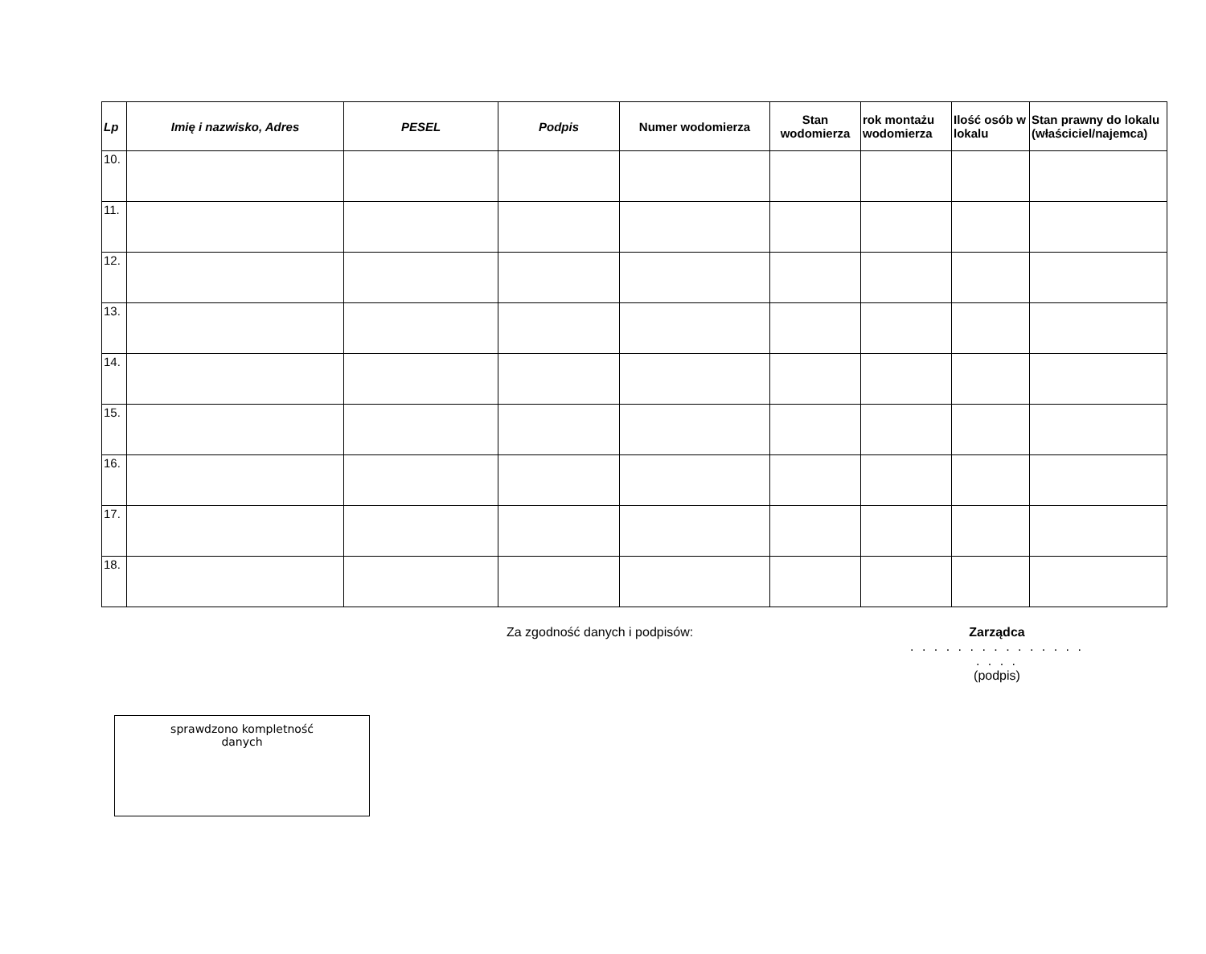| Lp | Imię i nazwisko, Adres | PESEL | Podpis | Numer wodomierza | Stan wodomierza | rok montażu wodomierza | Ilość osób w lokalu | Stan prawny do lokalu (właściciel/najemca) |
| --- | --- | --- | --- | --- | --- | --- | --- | --- |
| 10. | | | | | | | | |
| 11. | | | | | | | | |
| 12. | | | | | | | | |
| 13. | | | | | | | | |
| 14. | | | | | | | | |
| 15. | | | | | | | | |
| 16. | | | | | | | | |
| 17. | | | | | | | | |
| 18. | | | | | | | | |
Za zgodność danych i podpisów: Zarządca
. . . . . . . . . . . . . . . . . . .
(podpis)
sprawdzono kompletność
danych